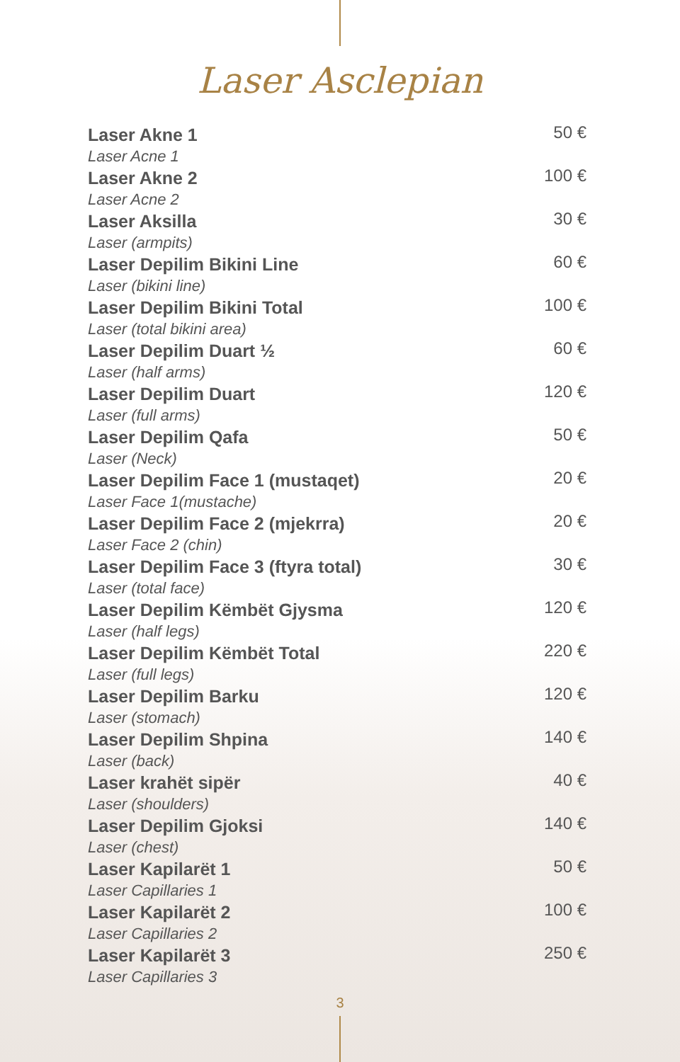Laser Asclepian
| Laser Akne 1 Laser Acne 1 | 50 € |
| Laser Akne 2 Laser Acne 2 | 100 € |
| Laser Aksilla Laser (armpits) | 30 € |
| Laser Depilim Bikini Line Laser (bikini line) | 60 € |
| Laser Depilim Bikini Total Laser (total bikini area) | 100 € |
| Laser Depilim Duart ½ Laser (half arms) | 60 € |
| Laser Depilim Duart Laser (full arms) | 120 € |
| Laser Depilim Qafa Laser (Neck) | 50 € |
| Laser Depilim Face 1 (mustaqet) Laser Face 1(mustache) | 20 € |
| Laser Depilim Face 2 (mjekrra) Laser Face 2 (chin) | 20 € |
| Laser Depilim Face 3 (ftyra total) Laser (total face) | 30 € |
| Laser Depilim Këmbët Gjysma Laser (half legs) | 120 € |
| Laser Depilim Këmbët Total Laser (full legs) | 220 € |
| Laser Depilim Barku Laser (stomach) | 120 € |
| Laser Depilim Shpina Laser (back) | 140 € |
| Laser krahët sipër Laser (shoulders) | 40 € |
| Laser Depilim Gjoksi Laser (chest) | 140 € |
| Laser Kapilarët 1 Laser Capillaries 1 | 50 € |
| Laser Kapilarët 2 Laser Capillaries 2 | 100 € |
| Laser Kapilarët 3 Laser Capillaries 3 | 250 € |
3